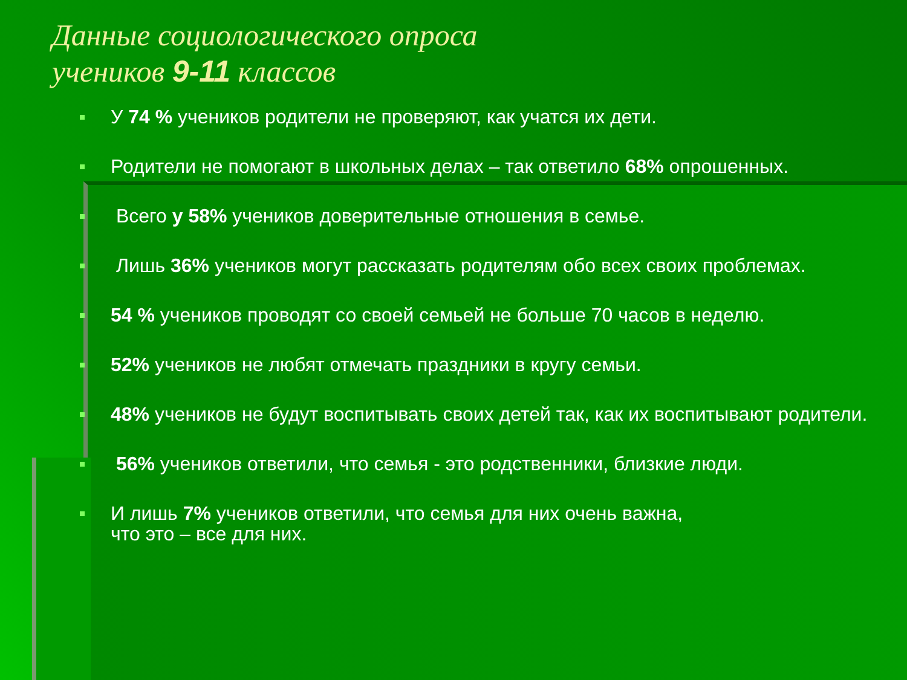Данные социологического опроса
учеников 9-11 классов
У 74 % учеников родители не проверяют, как учатся их дети.
Родители не помогают в школьных делах – так ответило 68% опрошенных.
Всего у 58% учеников доверительные отношения в семье.
Лишь 36% учеников могут рассказать родителям обо всех своих проблемах.
54 % учеников проводят со своей семьей не больше 70 часов в неделю.
52% учеников не любят отмечать праздники в кругу семьи.
48% учеников не будут воспитывать своих детей так, как их воспитывают родители.
56% учеников ответили, что семья - это родственники, близкие люди.
И лишь 7% учеников ответили, что семья для них очень важна,
что это – все для них.